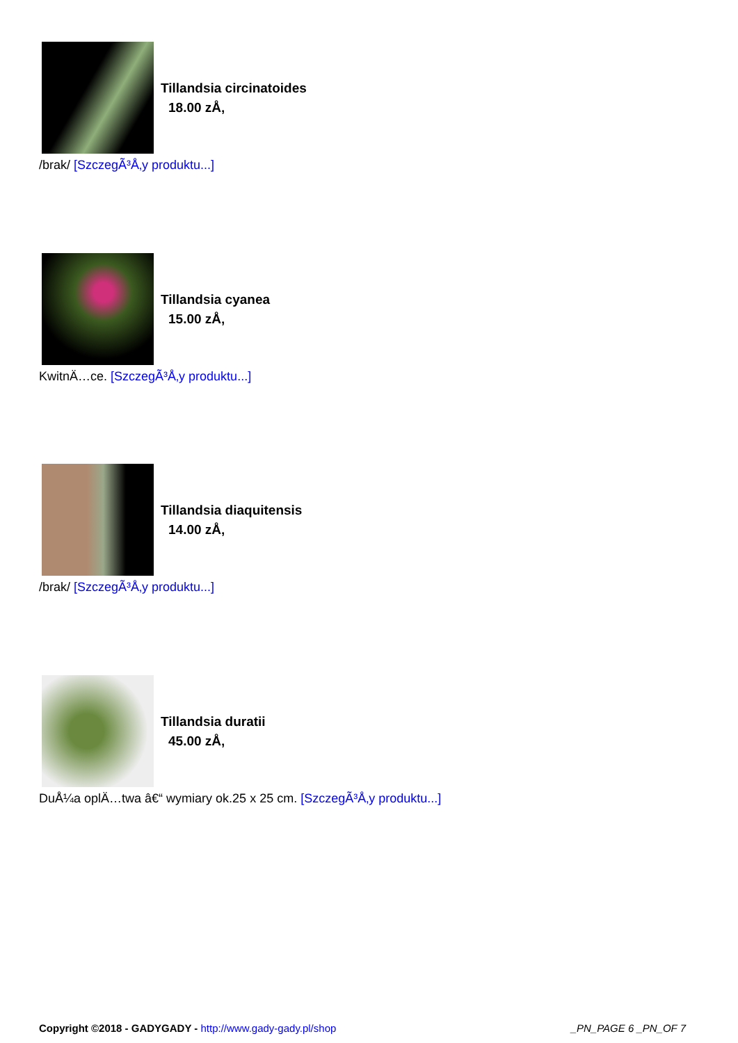Tillandsia circinatoides
18.00 zÅ‚
/brak/ [SzczegÃ³Å‚y produktu...]
Tillandsia cyanea
15.00 zÅ‚
KwitnÄ…ce. [SzczegÃ³Å‚y produktu...]
Tillandsia diaquitensis
14.00 zÅ‚
/brak/ [SzczegÃ³Å‚y produktu...]
Tillandsia duratii
45.00 zÅ‚
DuÅ¼a oplÄ…twa â€“ wymiary ok.25 x 25 cm. [SzczegÃ³Å‚y produktu...]
Copyright ©2018 - GADYGADY - http://www.gady-gady.pl/shop
_PN_PAGE 6 _PN_OF 7